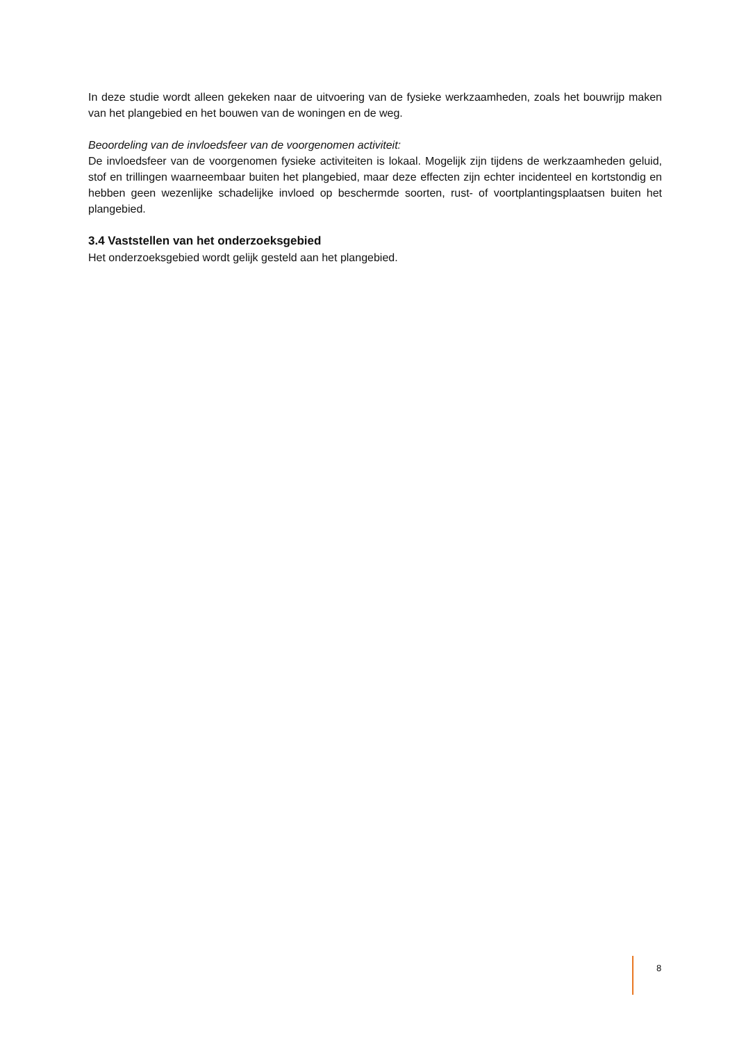In deze studie wordt alleen gekeken naar de uitvoering van de fysieke werkzaamheden, zoals het bouwrijp maken van het plangebied en het bouwen van de woningen en de weg.
Beoordeling van de invloedsfeer van de voorgenomen activiteit:
De invloedsfeer van de voorgenomen fysieke activiteiten is lokaal. Mogelijk zijn tijdens de werkzaamheden geluid, stof en trillingen waarneembaar buiten het plangebied, maar deze effecten zijn echter incidenteel en kortstondig en hebben geen wezenlijke schadelijke invloed op beschermde soorten, rust- of voortplantingsplaatsen buiten het plangebied.
3.4 Vaststellen van het onderzoeksgebied
Het onderzoeksgebied wordt gelijk gesteld aan het plangebied.
8